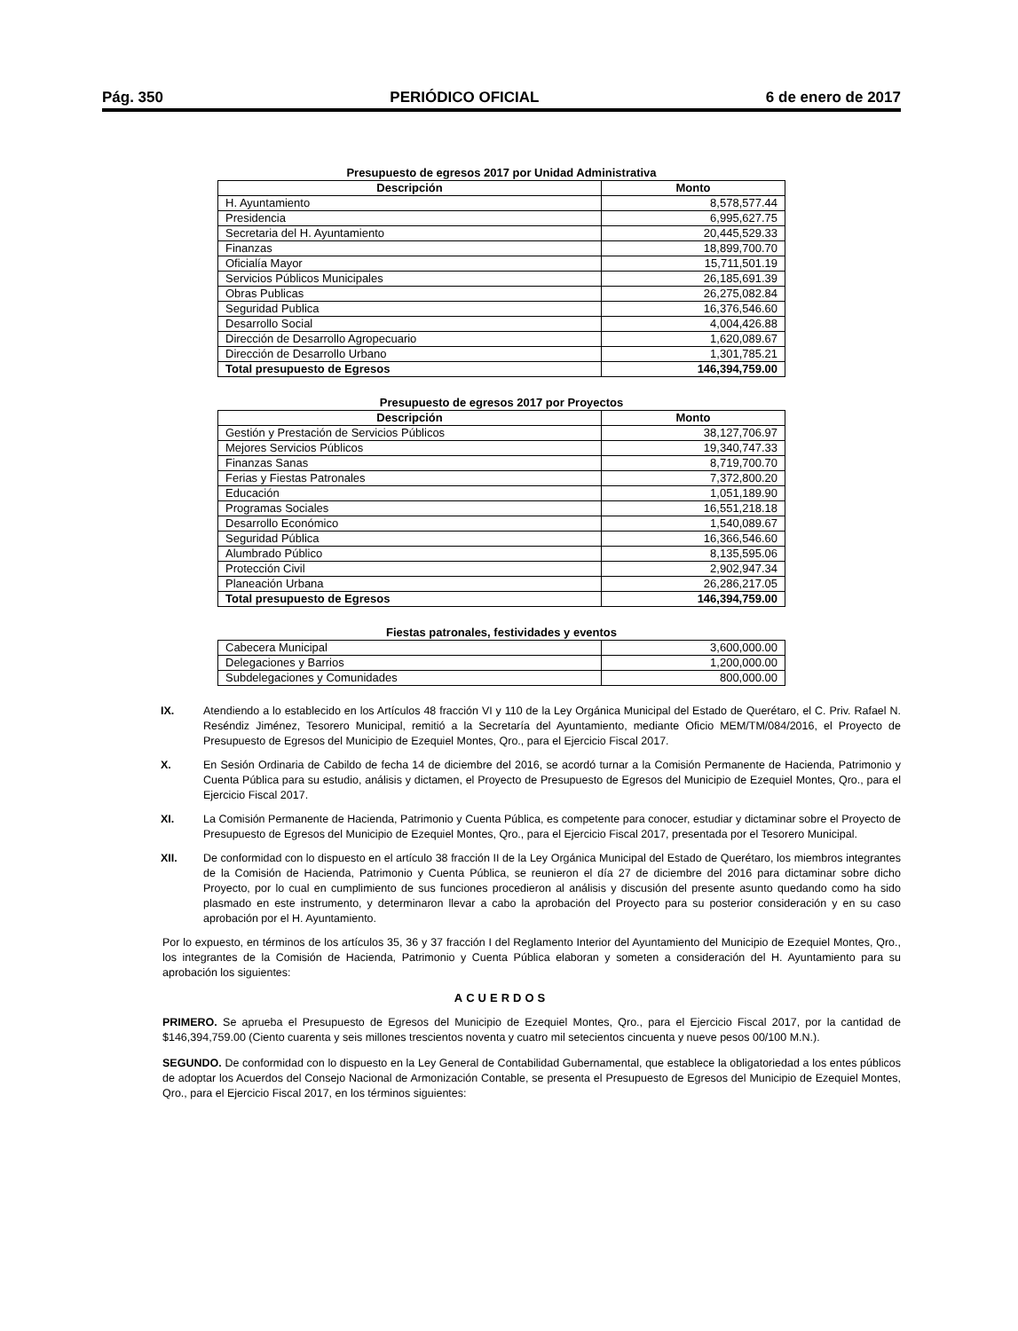Pág. 350 PERIÓDICO OFICIAL 6 de enero de 2017
Presupuesto de egresos 2017 por Unidad Administrativa
| Descripción | Monto |
| --- | --- |
| H. Ayuntamiento | 8,578,577.44 |
| Presidencia | 6,995,627.75 |
| Secretaria del H. Ayuntamiento | 20,445,529.33 |
| Finanzas | 18,899,700.70 |
| Oficialía Mayor | 15,711,501.19 |
| Servicios Públicos Municipales | 26,185,691.39 |
| Obras Publicas | 26,275,082.84 |
| Seguridad Publica | 16,376,546.60 |
| Desarrollo Social | 4,004,426.88 |
| Dirección de Desarrollo Agropecuario | 1,620,089.67 |
| Dirección de Desarrollo Urbano | 1,301,785.21 |
| Total presupuesto de Egresos | 146,394,759.00 |
Presupuesto de egresos 2017 por Proyectos
| Descripción | Monto |
| --- | --- |
| Gestión y Prestación de Servicios Públicos | 38,127,706.97 |
| Mejores Servicios Públicos | 19,340,747.33 |
| Finanzas Sanas | 8,719,700.70 |
| Ferias y Fiestas Patronales | 7,372,800.20 |
| Educación | 1,051,189.90 |
| Programas Sociales | 16,551,218.18 |
| Desarrollo Económico | 1,540,089.67 |
| Seguridad Pública | 16,366,546.60 |
| Alumbrado Público | 8,135,595.06 |
| Protección Civil | 2,902,947.34 |
| Planeación Urbana | 26,286,217.05 |
| Total presupuesto de Egresos | 146,394,759.00 |
Fiestas patronales, festividades y eventos
| Cabecera Municipal | 3,600,000.00 |
| Delegaciones y Barrios | 1,200,000.00 |
| Subdelegaciones y Comunidades | 800,000.00 |
IX. Atendiendo a lo establecido en los Artículos 48 fracción VI y 110 de la Ley Orgánica Municipal del Estado de Querétaro, el C. Priv. Rafael N. Reséndiz Jiménez, Tesorero Municipal, remitió a la Secretaría del Ayuntamiento, mediante Oficio MEM/TM/084/2016, el Proyecto de Presupuesto de Egresos del Municipio de Ezequiel Montes, Qro., para el Ejercicio Fiscal 2017.
X. En Sesión Ordinaria de Cabildo de fecha 14 de diciembre del 2016, se acordó turnar a la Comisión Permanente de Hacienda, Patrimonio y Cuenta Pública para su estudio, análisis y dictamen, el Proyecto de Presupuesto de Egresos del Municipio de Ezequiel Montes, Qro., para el Ejercicio Fiscal 2017.
XI. La Comisión Permanente de Hacienda, Patrimonio y Cuenta Pública, es competente para conocer, estudiar y dictaminar sobre el Proyecto de Presupuesto de Egresos del Municipio de Ezequiel Montes, Qro., para el Ejercicio Fiscal 2017, presentada por el Tesorero Municipal.
XII. De conformidad con lo dispuesto en el artículo 38 fracción II de la Ley Orgánica Municipal del Estado de Querétaro, los miembros integrantes de la Comisión de Hacienda, Patrimonio y Cuenta Pública, se reunieron el día 27 de diciembre del 2016 para dictaminar sobre dicho Proyecto, por lo cual en cumplimiento de sus funciones procedieron al análisis y discusión del presente asunto quedando como ha sido plasmado en este instrumento, y determinaron llevar a cabo la aprobación del Proyecto para su posterior consideración y en su caso aprobación por el H. Ayuntamiento.
Por lo expuesto, en términos de los artículos 35, 36 y 37 fracción I del Reglamento Interior del Ayuntamiento del Municipio de Ezequiel Montes, Qro., los integrantes de la Comisión de Hacienda, Patrimonio y Cuenta Pública elaboran y someten a consideración del H. Ayuntamiento para su aprobación los siguientes:
ACUERDOS
PRIMERO. Se aprueba el Presupuesto de Egresos del Municipio de Ezequiel Montes, Qro., para el Ejercicio Fiscal 2017, por la cantidad de $146,394,759.00 (Ciento cuarenta y seis millones trescientos noventa y cuatro mil setecientos cincuenta y nueve pesos 00/100 M.N.).
SEGUNDO. De conformidad con lo dispuesto en la Ley General de Contabilidad Gubernamental, que establece la obligatoriedad a los entes públicos de adoptar los Acuerdos del Consejo Nacional de Armonización Contable, se presenta el Presupuesto de Egresos del Municipio de Ezequiel Montes, Qro., para el Ejercicio Fiscal 2017, en los términos siguientes: